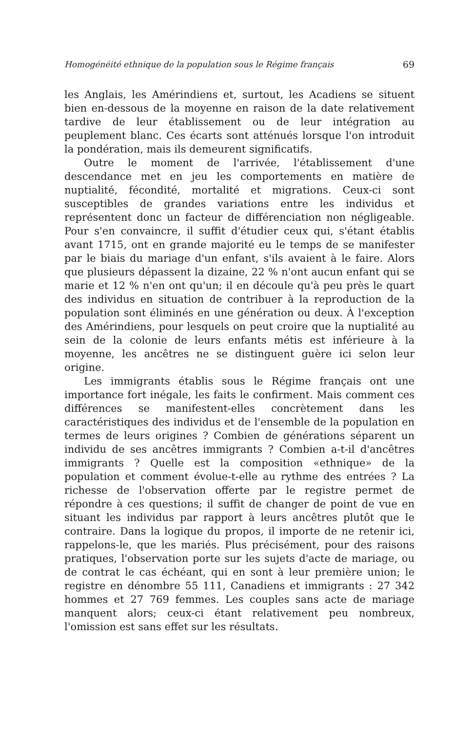Homogénéité ethnique de la population sous le Régime français 69
les Anglais, les Amérindiens et, surtout, les Acadiens se situent bien en-dessous de la moyenne en raison de la date relativement tardive de leur établissement ou de leur intégration au peuplement blanc. Ces écarts sont atténués lorsque l'on introduit la pondération, mais ils demeurent significatifs.
Outre le moment de l'arrivée, l'établissement d'une descendance met en jeu les comportements en matière de nuptialité, fécondité, mortalité et migrations. Ceux-ci sont susceptibles de grandes variations entre les individus et représentent donc un facteur de différenciation non négligeable. Pour s'en convaincre, il suffit d'étudier ceux qui, s'étant établis avant 1715, ont en grande majorité eu le temps de se manifester par le biais du mariage d'un enfant, s'ils avaient à le faire. Alors que plusieurs dépassent la dizaine, 22 % n'ont aucun enfant qui se marie et 12 % n'en ont qu'un; il en découle qu'à peu près le quart des individus en situation de contribuer à la reproduction de la population sont éliminés en une génération ou deux. À l'exception des Amérindiens, pour lesquels on peut croire que la nuptialité au sein de la colonie de leurs enfants métis est inférieure à la moyenne, les ancêtres ne se distinguent guère ici selon leur origine.
Les immigrants établis sous le Régime français ont une importance fort inégale, les faits le confirment. Mais comment ces différences se manifestent-elles concrètement dans les caractéristiques des individus et de l'ensemble de la population en termes de leurs origines ? Combien de générations séparent un individu de ses ancêtres immigrants ? Combien a-t-il d'ancêtres immigrants ? Quelle est la composition «ethnique» de la population et comment évolue-t-elle au rythme des entrées ? La richesse de l'observation offerte par le registre permet de répondre à ces questions; il suffit de changer de point de vue en situant les individus par rapport à leurs ancêtres plutôt que le contraire. Dans la logique du propos, il importe de ne retenir ici, rappelons-le, que les mariés. Plus précisément, pour des raisons pratiques, l'observation porte sur les sujets d'acte de mariage, ou de contrat le cas échéant, qui en sont à leur première union; le registre en dénombre 55 111, Canadiens et immigrants : 27 342 hommes et 27 769 femmes. Les couples sans acte de mariage manquent alors; ceux-ci étant relativement peu nombreux, l'omission est sans effet sur les résultats.